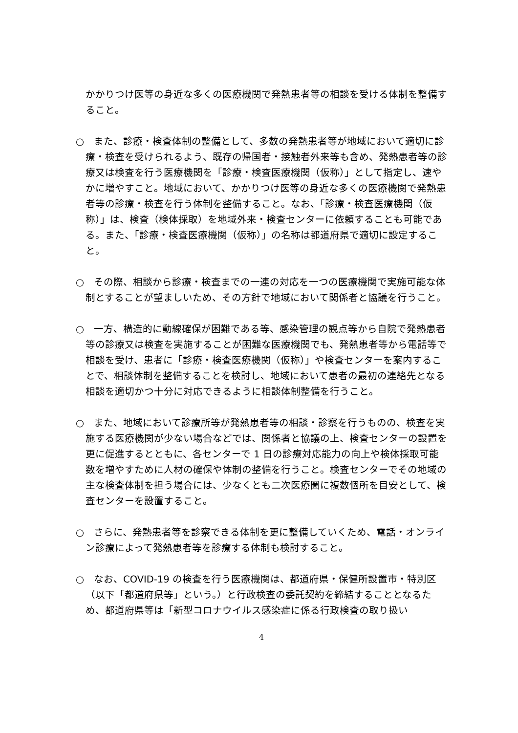かかりつけ医等の身近な多くの医療機関で発熱患者等の相談を受ける体制を整備すること。
○　また、診療・検査体制の整備として、多数の発熱患者等が地域において適切に診療・検査を受けられるよう、既存の帰国者・接触者外来等も含め、発熱患者等の診療又は検査を行う医療機関を「診療・検査医療機関（仮称）」として指定し、速やかに増やすこと。地域において、かかりつけ医等の身近な多くの医療機関で発熱患者等の診療・検査を行う体制を整備すること。なお、「診療・検査医療機関（仮称）」は、検査（検体採取）を地域外来・検査センターに依頼することも可能である。また、「診療・検査医療機関（仮称）」の名称は都道府県で適切に設定すること。
○　その際、相談から診療・検査までの一連の対応を一つの医療機関で実施可能な体制とすることが望ましいため、その方針で地域において関係者と協議を行うこと。
○　一方、構造的に動線確保が困難である等、感染管理の観点等から自院で発熱患者等の診療又は検査を実施することが困難な医療機関でも、発熱患者等から電話等で相談を受け、患者に「診療・検査医療機関（仮称）」や検査センターを案内することで、相談体制を整備することを検討し、地域において患者の最初の連絡先となる相談を適切かつ十分に対応できるように相談体制整備を行うこと。
○　また、地域において診療所等が発熱患者等の相談・診察を行うものの、検査を実施する医療機関が少ない場合などでは、関係者と協議の上、検査センターの設置を更に促進するとともに、各センターで 1 日の診療対応能力の向上や検体採取可能数を増やすために人材の確保や体制の整備を行うこと。検査センターでその地域の主な検査体制を担う場合には、少なくとも二次医療圏に複数個所を目安として、検査センターを設置すること。
○　さらに、発熱患者等を診察できる体制を更に整備していくため、電話・オンライン診療によって発熱患者等を診療する体制も検討すること。
○　なお、COVID-19 の検査を行う医療機関は、都道府県・保健所設置市・特別区（以下「都道府県等」という。）と行政検査の委託契約を締結することとなるため、都道府県等は「新型コロナウイルス感染症に係る行政検査の取り扱い
4